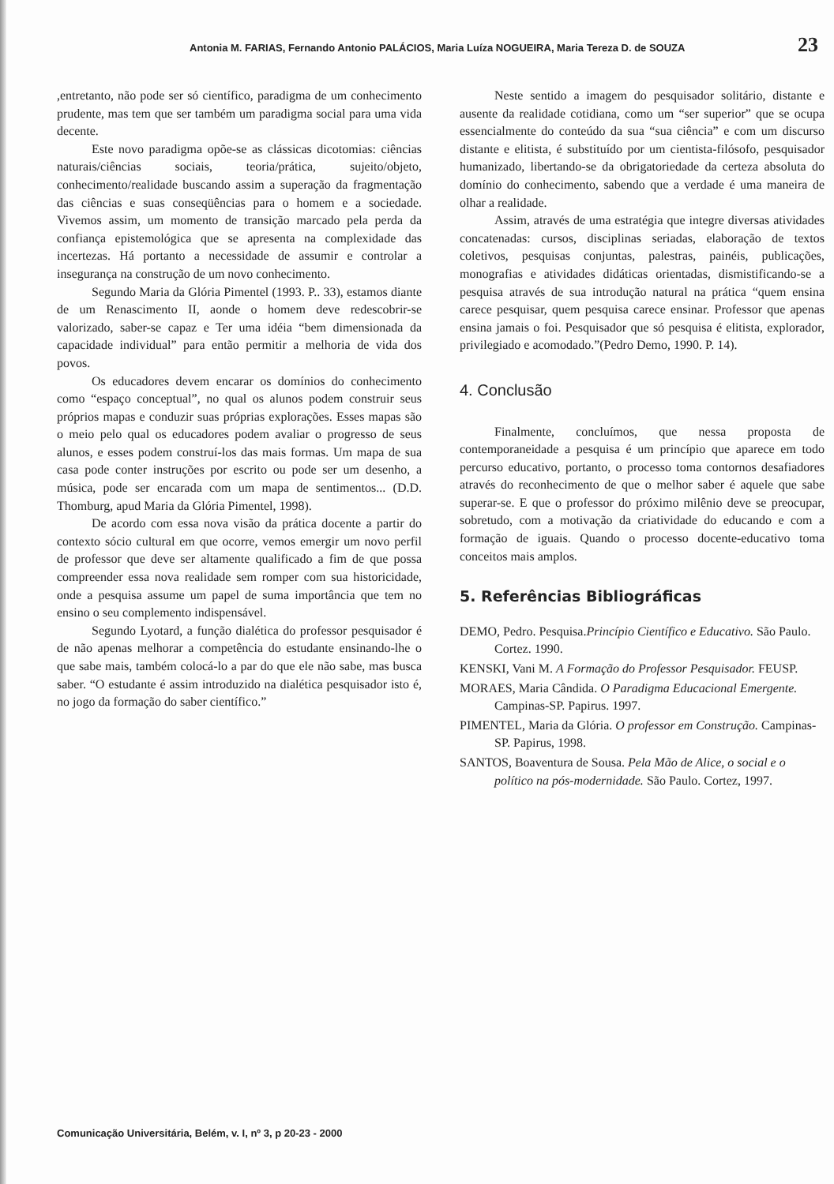Antonia M. FARIAS, Fernando Antonio PALÁCIOS, Maria Luíza NOGUEIRA, Maria Tereza D. de SOUZA 23
,entretanto, não pode ser só científico, paradigma de um conhecimento prudente, mas tem que ser também um paradigma social para uma vida decente.
Este novo paradigma opõe-se as clássicas dicotomias: ciências naturais/ciências sociais, teoria/prática, sujeito/objeto, conhecimento/realidade buscando assim a superação da fragmentação das ciências e suas conseqüências para o homem e a sociedade. Vivemos assim, um momento de transição marcado pela perda da confiança epistemológica que se apresenta na complexidade das incertezas. Há portanto a necessidade de assumir e controlar a insegurança na construção de um novo conhecimento.
Segundo Maria da Glória Pimentel (1993. P.. 33), estamos diante de um Renascimento II, aonde o homem deve redescobrir-se valorizado, saber-se capaz e Ter uma idéia “bem dimensionada da capacidade individual” para então permitir a melhoria de vida dos povos.
Os educadores devem encarar os domínios do conhecimento como “espaço conceptual”, no qual os alunos podem construir seus próprios mapas e conduzir suas próprias explorações. Esses mapas são o meio pelo qual os educadores podem avaliar o progresso de seus alunos, e esses podem construí-los das mais formas. Um mapa de sua casa pode conter instruções por escrito ou pode ser um desenho, a música, pode ser encarada com um mapa de sentimentos... (D.D. Thomburg, apud Maria da Glória Pimentel, 1998).
De acordo com essa nova visão da prática docente a partir do contexto sócio cultural em que ocorre, vemos emergir um novo perfil de professor que deve ser altamente qualificado a fim de que possa compreender essa nova realidade sem romper com sua historicidade, onde a pesquisa assume um papel de suma importância que tem no ensino o seu complemento indispensável.
Segundo Lyotard, a função dialética do professor pesquisador é de não apenas melhorar a competência do estudante ensinando-lhe o que sabe mais, também colocá-lo a par do que ele não sabe, mas busca saber. “O estudante é assim introduzido na dialética pesquisador isto é, no jogo da formação do saber científico.”
Neste sentido a imagem do pesquisador solitário, distante e ausente da realidade cotidiana, como um “ser superior” que se ocupa essencialmente do conteúdo da sua “sua ciência” e com um discurso distante e elitista, é substituído por um cientista-filósofo, pesquisador humanizado, libertando-se da obrigatoriedade da certeza absoluta do domínio do conhecimento, sabendo que a verdade é uma maneira de olhar a realidade.
Assim, através de uma estratégia que integre diversas atividades concatenadas: cursos, disciplinas seriadas, elaboração de textos coletivos, pesquisas conjuntas, palestras, painéis, publicações, monografias e atividades didáticas orientadas, dismistificando-se a pesquisa através de sua introdução natural na prática “quem ensina carece pesquisar, quem pesquisa carece ensinar. Professor que apenas ensina jamais o foi. Pesquisador que só pesquisa é elitista, explorador, privilegiado e acomodado.”(Pedro Demo, 1990. P. 14).
4. Conclusão
Finalmente, concluímos, que nessa proposta de contemporaneidade a pesquisa é um princípio que aparece em todo percurso educativo, portanto, o processo toma contornos desafiadores através do reconhecimento de que o melhor saber é aquele que sabe superar-se. E que o professor do próximo milênio deve se preocupar, sobretudo, com a motivação da criatividade do educando e com a formação de iguais. Quando o processo docente-educativo toma conceitos mais amplos.
5. Referências Bibliográficas
DEMO, Pedro. Pesquisa.Princípio Científico e Educativo. São Paulo. Cortez. 1990.
KENSKI, Vani M. A Formação do Professor Pesquisador. FEUSP.
MORAES, Maria Cândida. O Paradigma Educacional Emergente. Campinas-SP. Papirus. 1997.
PIMENTEL, Maria da Glória. O professor em Construção. Campinas-SP. Papirus, 1998.
SANTOS, Boaventura de Sousa. Pela Mão de Alice, o social e o político na pós-modernidade. São Paulo. Cortez, 1997.
Comunicação Universitária, Belém, v. I, nº 3, p 20-23 - 2000